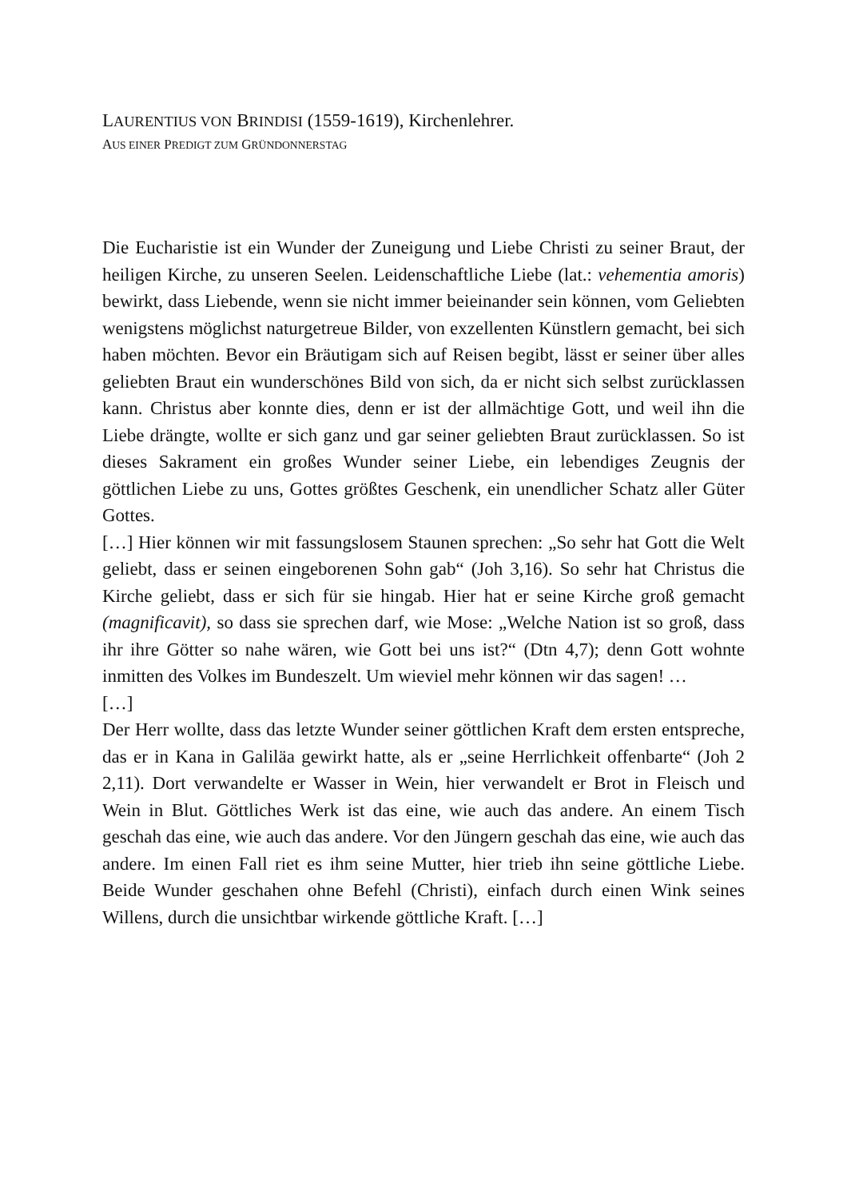LAURENTIUS VON BRINDISI (1559-1619), Kirchenlehrer.
AUS EINER PREDIGT ZUM GRÜNDONNERSTAG
Die Eucharistie ist ein Wunder der Zuneigung und Liebe Christi zu seiner Braut, der heiligen Kirche, zu unseren Seelen. Leidenschaftliche Liebe (lat.: vehementia amoris) bewirkt, dass Liebende, wenn sie nicht immer beieinander sein können, vom Geliebten wenigstens möglichst naturgetreue Bilder, von exzellenten Künstlern gemacht, bei sich haben möchten. Bevor ein Bräutigam sich auf Reisen begibt, lässt er seiner über alles geliebten Braut ein wunderschönes Bild von sich, da er nicht sich selbst zurücklassen kann. Christus aber konnte dies, denn er ist der allmächtige Gott, und weil ihn die Liebe drängte, wollte er sich ganz und gar seiner geliebten Braut zurücklassen. So ist dieses Sakrament ein großes Wunder seiner Liebe, ein lebendiges Zeugnis der göttlichen Liebe zu uns, Gottes größtes Geschenk, ein unendlicher Schatz aller Güter Gottes.
[…] Hier können wir mit fassungslosem Staunen sprechen: „So sehr hat Gott die Welt geliebt, dass er seinen eingeborenen Sohn gab“ (Joh 3,16). So sehr hat Christus die Kirche geliebt, dass er sich für sie hingab. Hier hat er seine Kirche groß gemacht (magnificavit), so dass sie sprechen darf, wie Mose: „Welche Nation ist so groß, dass ihr ihre Götter so nahe wären, wie Gott bei uns ist?“ (Dtn 4,7); denn Gott wohnte inmitten des Volkes im Bundeszelt. Um wieviel mehr können wir das sagen! …
[…]
Der Herr wollte, dass das letzte Wunder seiner göttlichen Kraft dem ersten entspreche, das er in Kana in Galiläa gewirkt hatte, als er „seine Herrlichkeit offenbarte“ (Joh 2 2,11). Dort verwandelte er Wasser in Wein, hier verwandelt er Brot in Fleisch und Wein in Blut. Göttliches Werk ist das eine, wie auch das andere. An einem Tisch geschah das eine, wie auch das andere. Vor den Jüngern geschah das eine, wie auch das andere. Im einen Fall riet es ihm seine Mutter, hier trieb ihn seine göttliche Liebe. Beide Wunder geschahen ohne Befehl (Christi), einfach durch einen Wink seines Willens, durch die unsichtbar wirkende göttliche Kraft. […]